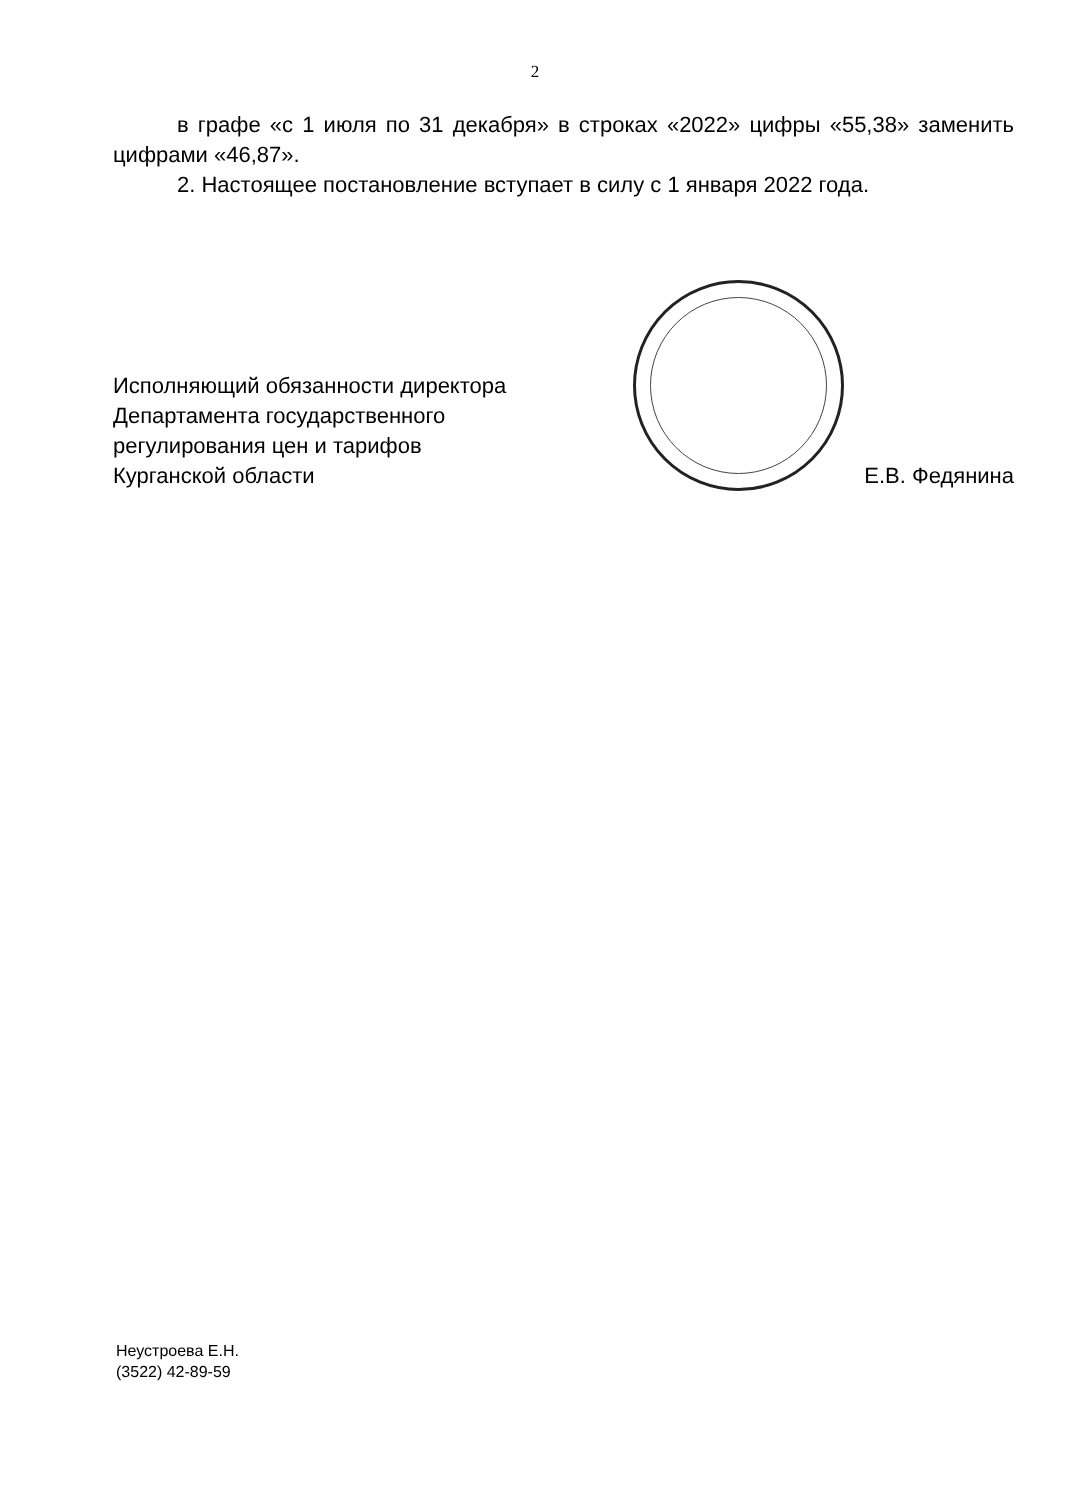2
в графе «с 1 июля по 31 декабря» в строках «2022» цифры «55,38» заменить цифрами «46,87».
2. Настоящее постановление вступает в силу с 1 января 2022 года.
Исполняющий обязанности директора
Департамента государственного
регулирования цен и тарифов
Курганской области
Е.В. Федянина
Неустроева Е.Н.
(3522) 42-89-59